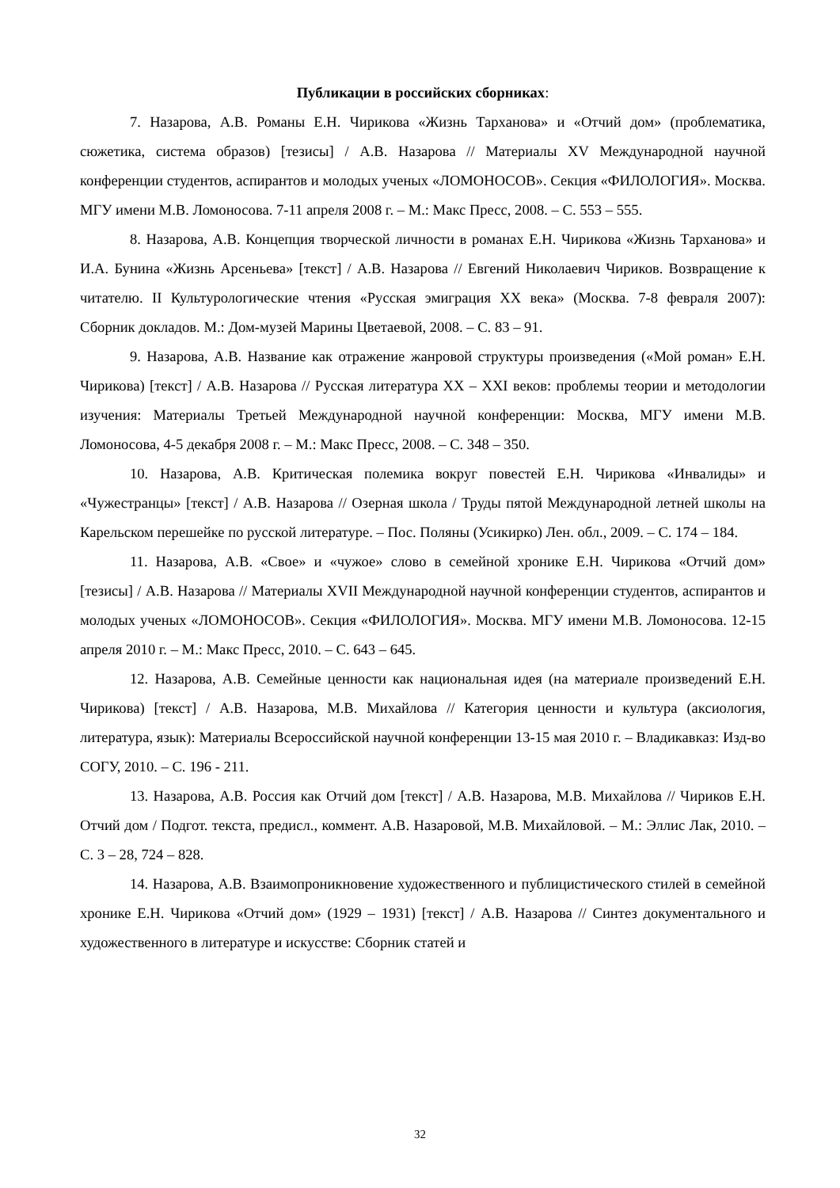Публикации в российских сборниках:
7. Назарова, А.В. Романы Е.Н. Чирикова «Жизнь Тарханова» и «Отчий дом» (проблематика, сюжетика, система образов) [тезисы] / А.В. Назарова // Материалы XV Международной научной конференции студентов, аспирантов и молодых ученых «ЛОМОНОСОВ». Секция «ФИЛОЛОГИЯ». Москва. МГУ имени М.В. Ломоносова. 7-11 апреля 2008 г. – М.: Макс Пресс, 2008. – С. 553 – 555.
8. Назарова, А.В. Концепция творческой личности в романах Е.Н. Чирикова «Жизнь Тарханова» и И.А. Бунина «Жизнь Арсеньева» [текст] / А.В. Назарова // Евгений Николаевич Чириков. Возвращение к читателю. II Культурологические чтения «Русская эмиграция XX века» (Москва. 7-8 февраля 2007): Сборник докладов. М.: Дом-музей Марины Цветаевой, 2008. – С. 83 – 91.
9. Назарова, А.В. Название как отражение жанровой структуры произведения («Мой роман» Е.Н. Чирикова) [текст] / А.В. Назарова // Русская литература XX – XXI веков: проблемы теории и методологии изучения: Материалы Третьей Международной научной конференции: Москва, МГУ имени М.В. Ломоносова, 4-5 декабря 2008 г. – М.: Макс Пресс, 2008. – С. 348 – 350.
10. Назарова, А.В. Критическая полемика вокруг повестей Е.Н. Чирикова «Инвалиды» и «Чужестранцы» [текст] / А.В. Назарова // Озерная школа / Труды пятой Международной летней школы на Карельском перешейке по русской литературе. – Пос. Поляны (Усикирко) Лен. обл., 2009. – С. 174 – 184.
11. Назарова, А.В. «Свое» и «чужое» слово в семейной хронике Е.Н. Чирикова «Отчий дом» [тезисы] / А.В. Назарова // Материалы XVII Международной научной конференции студентов, аспирантов и молодых ученых «ЛОМОНОСОВ». Секция «ФИЛОЛОГИЯ». Москва. МГУ имени М.В. Ломоносова. 12-15 апреля 2010 г. – М.: Макс Пресс, 2010. – С. 643 – 645.
12. Назарова, А.В. Семейные ценности как национальная идея (на материале произведений Е.Н. Чирикова) [текст] / А.В. Назарова, М.В. Михайлова // Категория ценности и культура (аксиология, литература, язык): Материалы Всероссийской научной конференции 13-15 мая 2010 г. – Владикавказ: Изд-во СОГУ, 2010. – С. 196 - 211.
13. Назарова, А.В. Россия как Отчий дом [текст] / А.В. Назарова, М.В. Михайлова // Чириков Е.Н. Отчий дом / Подгот. текста, предисл., коммент. А.В. Назаровой, М.В. Михайловой. – М.: Эллис Лак, 2010. – С. 3 – 28, 724 – 828.
14. Назарова, А.В. Взаимопроникновение художественного и публицистического стилей в семейной хронике Е.Н. Чирикова «Отчий дом» (1929 – 1931) [текст] / А.В. Назарова // Синтез документального и художественного в литературе и искусстве: Сборник статей и
32